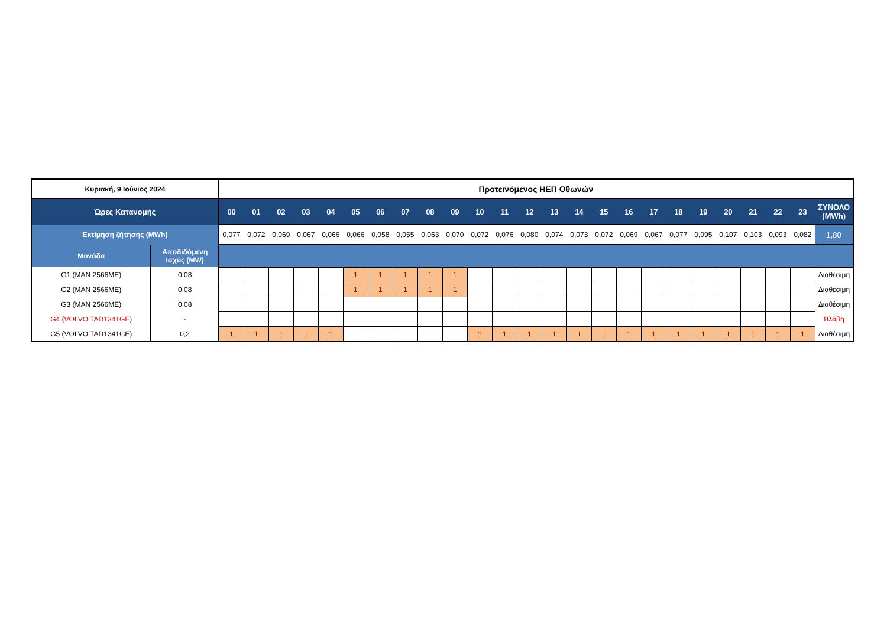| Κυριακή, 9 Ιούνιος 2024 | | Προτεινόμενος ΗΕΠ Οθωνών | | | | | | | | | | | | | | | | | | | | | | | | |
| Ώρες Κατανομής | | 00 | 01 | 02 | 03 | 04 | 05 | 06 | 07 | 08 | 09 | 10 | 11 | 12 | 13 | 14 | 15 | 16 | 17 | 18 | 19 | 20 | 21 | 22 | 23 | ΣΥΝΟΛΟ (MWh) |
| Εκτίμηση ζήτησης (MWh) | | 0,077 | 0,072 | 0,069 | 0,067 | 0,066 | 0,066 | 0,058 | 0,055 | 0,063 | 0,070 | 0,072 | 0,076 | 0,080 | 0,074 | 0,073 | 0,072 | 0,069 | 0,067 | 0,077 | 0,095 | 0,107 | 0,103 | 0,093 | 0,082 | 1,80 |
| Μονάδα | Αποδιδόμενη Ισχύς (MW) | | | | | | | | | | | | | | | | | | | | | | | | | |
| G1 (MAN 2566ME) | 0,08 | | | | | | 1 | 1 | 1 | 1 | 1 | | | | | | | | | | | | | | | Διαθέσιμη |
| G2 (MAN 2566ME) | 0,08 | | | | | | 1 | 1 | 1 | 1 | 1 | | | | | | | | | | | | | | | Διαθέσιμη |
| G3 (MAN 2566ME) | 0,08 | | | | | | | | | | | | | | | | | | | | | | | | | Διαθέσιμη |
| G4 (VOLVO TAD1341GE) | - | | | | | | | | | | | | | | | | | | | | | | | | | Βλάβη |
| G5 (VOLVO TAD1341GE) | 0,2 | 1 | 1 | 1 | 1 | 1 | | | | | | 1 | 1 | 1 | 1 | 1 | 1 | 1 | 1 | 1 | 1 | 1 | 1 | 1 | 1 | Διαθέσιμη |